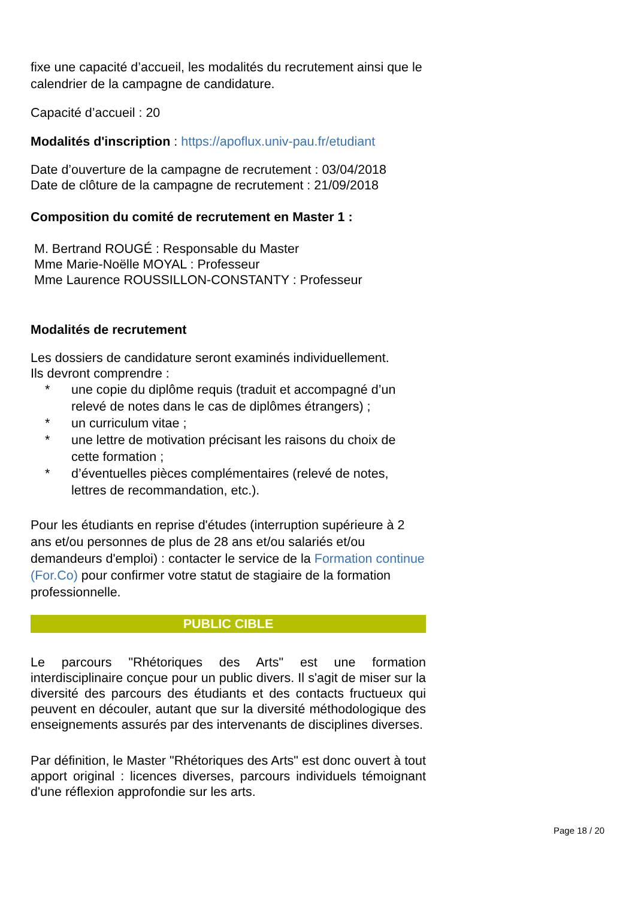fixe une capacité d’accueil, les modalités du recrutement ainsi que le calendrier de la campagne de candidature.
Capacité d’accueil : 20
Modalités d'inscription : https://apoflux.univ-pau.fr/etudiant
Date d’ouverture de la campagne de recrutement : 03/04/2018
Date de clôture de la campagne de recrutement : 21/09/2018
Composition du comité de recrutement en Master 1 :
M. Bertrand ROUGÉ : Responsable du Master
Mme Marie-Noëlle MOYAL : Professeur
Mme Laurence ROUSSILLON-CONSTANTY : Professeur
Modalités de recrutement
Les dossiers de candidature seront examinés individuellement.
Ils devront comprendre :
* une copie du diplôme requis (traduit et accompagné d’un relevé de notes dans le cas de diplômes étrangers) ;
* un curriculum vitae ;
* une lettre de motivation précisant les raisons du choix de cette formation ;
* d’éventuelles pièces complémentaires (relevé de notes, lettres de recommandation, etc.).
Pour les étudiants en reprise d'études (interruption supérieure à 2 ans et/ou personnes de plus de 28 ans et/ou salariés et/ou demandeurs d'emploi) : contacter le service de la Formation continue (For.Co) pour confirmer votre statut de stagiaire de la formation professionnelle.
PUBLIC CIBLE
Le parcours "Rhétoriques des Arts" est une formation interdisciplinaire conçue pour un public divers. Il s'agit de miser sur la diversité des parcours des étudiants et des contacts fructueux qui peuvent en découler, autant que sur la diversité méthodologique des enseignements assurés par des intervenants de disciplines diverses.
Par définition, le Master "Rhétoriques des Arts" est donc ouvert à tout apport original : licences diverses, parcours individuels témoignant d'une réflexion approfondie sur les arts.
Page 18 / 20